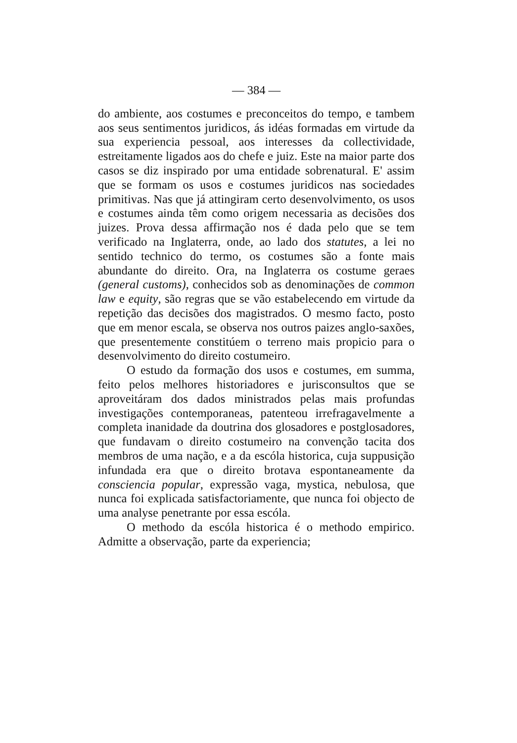— 384 —
do ambiente, aos costumes e preconceitos do tempo, e tambem aos seus sentimentos juridicos, ás idéas formadas em virtude da sua experiencia pessoal, aos interesses da collectividade, estreitamente ligados aos do chefe e juiz. Este na maior parte dos casos se diz inspirado por uma entidade sobrenatural. E' assim que se formam os usos e costumes juridicos nas sociedades primitivas. Nas que já attingiram certo desenvolvimento, os usos e costumes ainda têm como origem necessaria as decisões dos juizes. Prova dessa affirmação nos é dada pelo que se tem verificado na Inglaterra, onde, ao lado dos statutes, a lei no sentido technico do termo, os costumes são a fonte mais abundante do direito. Ora, na Inglaterra os costume geraes (general customs), conhecidos sob as denominações de common law e equity, são regras que se vão estabelecendo em virtude da repetição das decisões dos magistrados. O mesmo facto, posto que em menor escala, se observa nos outros paizes anglo-saxões, que presentemente constitúem o terreno mais propicio para o desenvolvimento do direito costumeiro.
O estudo da formação dos usos e costumes, em summa, feito pelos melhores historiadores e jurisconsultos que se aproveitáram dos dados ministrados pelas mais profundas investigações contemporaneas, patenteou irrefragavelmente a completa inanidade da doutrina dos glosadores e postglosadores, que fundavam o direito costumeiro na convenção tacita dos membros de uma nação, e a da escóla historica, cuja suppusição infundada era que o direito brotava espontaneamente da consciencia popular, expressão vaga, mystica, nebulosa, que nunca foi explicada satisfactoriamente, que nunca foi objecto de uma analyse penetrante por essa escóla.
O methodo da escóla historica é o methodo empirico. Admitte a observação, parte da experiencia;